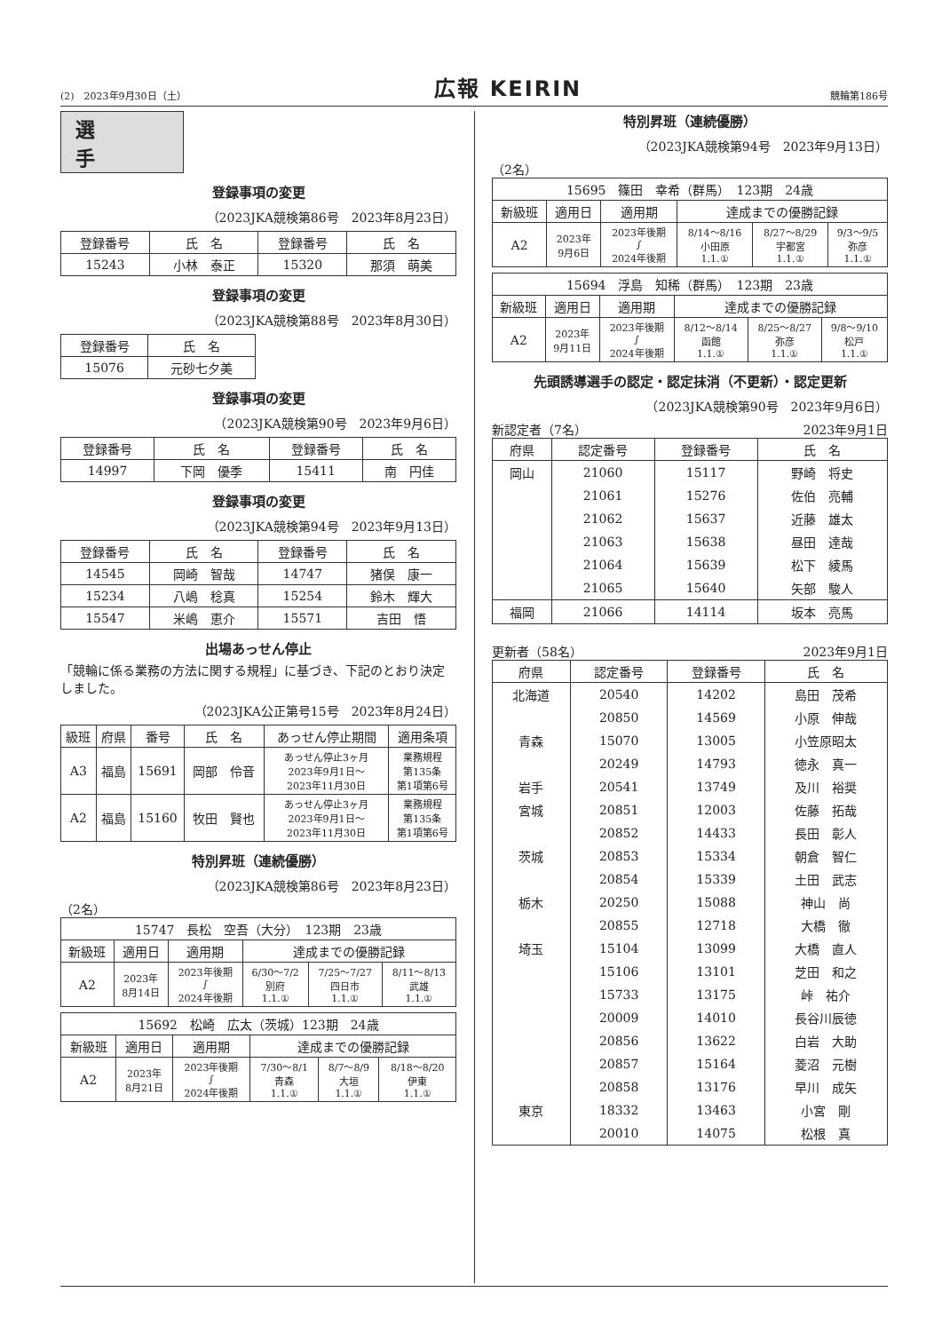(2)　2023年9月30日（土） 広報 KEIRIN 競輪第186号
選手
登録事項の変更
（2023JKA競検第86号　2023年8月23日）
| 登録番号 | 氏 名 | 登録番号 | 氏 名 |
| --- | --- | --- | --- |
| 15243 | 小林 泰正 | 15320 | 那須 萌美 |
登録事項の変更
（2023JKA競検第88号　2023年8月30日）
| 登録番号 | 氏 名 |
| --- | --- |
| 15076 | 元砂七夕美 |
登録事項の変更
（2023JKA競検第90号　2023年9月6日）
| 登録番号 | 氏 名 | 登録番号 | 氏 名 |
| --- | --- | --- | --- |
| 14997 | 下岡 優季 | 15411 | 南 円佳 |
登録事項の変更
（2023JKA競検第94号　2023年9月13日）
| 登録番号 | 氏 名 | 登録番号 | 氏 名 |
| --- | --- | --- | --- |
| 14545 | 岡崎 智哉 | 14747 | 猪俣 康一 |
| 15234 | 八嶋 稔真 | 15254 | 鈴木 輝大 |
| 15547 | 米嶋 恵介 | 15571 | 吉田 悟 |
出場あっせん停止
「競輪に係る業務の方法に関する規程」に基づき、下記のとおり決定しました。
（2023JKA公正第号15号　2023年8月24日）
| 級班 | 府県 | 番号 | 氏 名 | あっせん停止期間 | 適用条項 |
| --- | --- | --- | --- | --- | --- |
| A3 | 福島 | 15691 | 岡部 伶音 | あっせん停止3ヶ月 2023年9月1日～ 2023年11月30日 | 業務規程 第135条 第1項第6号 |
| A2 | 福島 | 15160 | 牧田 賢也 | あっせん停止3ヶ月 2023年9月1日～ 2023年11月30日 | 業務規程 第135条 第1項第6号 |
特別昇班（連続優勝）
（2023JKA競検第86号　2023年8月23日）
（2名）
| 15747 長松 空吾（大分） 123期 23歳 | | | | | |
| 新級班 | 適用日 | 適用期 | 達成までの優勝記録 | | |
| A2 | 2023年 8月14日 | 2023年後期 ∫ 2024年後期 | 6/30～7/2 別府 1.1.① | 7/25～7/27 四日市 1.1.① | 8/11～8/13 武雄 1.1.① |
| 15692 松崎 広太（茨城）123期 24歳 | | | | | |
| 新級班 | 適用日 | 適用期 | 達成までの優勝記録 | | |
| A2 | 2023年 8月21日 | 2023年後期 ∫ 2024年後期 | 7/30～8/1 青森 1.1.① | 8/7～8/9 大垣 1.1.① | 8/18～8/20 伊東 1.1.① |
特別昇班（連続優勝）
（2023JKA競検第94号　2023年9月13日）
（2名）
| 15695 篠田 幸希（群馬） 123期 24歳 | | | | | |
| 新級班 | 適用日 | 適用期 | 達成までの優勝記録 | | |
| A2 | 2023年 9月6日 | 2023年後期 ∫ 2024年後期 | 8/14～8/16 小田原 1.1.① | 8/27～8/29 宇都宮 1.1.① | 9/3～9/5 弥彦 1.1.① |
| 15694 浮島 知稀（群馬） 123期 23歳 | | | | | |
| 新級班 | 適用日 | 適用期 | 達成までの優勝記録 | | |
| A2 | 2023年 9月11日 | 2023年後期 ∫ 2024年後期 | 8/12～8/14 函館 1.1.① | 8/25～8/27 弥彦 1.1.① | 9/8～9/10 松戸 1.1.① |
先頭誘導選手の認定・認定抹消（不更新）・認定更新
（2023JKA競検第90号　2023年9月6日）
新認定者（7名） 2023年9月1日
| 府県 | 認定番号 | 登録番号 | 氏 名 |
| --- | --- | --- | --- |
| 岡山 | 21060 | 15117 | 野崎 将史 |
| | 21061 | 15276 | 佐伯 亮輔 |
| | 21062 | 15637 | 近藤 雄太 |
| | 21063 | 15638 | 昼田 達哉 |
| | 21064 | 15639 | 松下 綾馬 |
| | 21065 | 15640 | 矢部 駿人 |
| 福岡 | 21066 | 14114 | 坂本 亮馬 |
更新者（58名） 2023年9月1日
| 府県 | 認定番号 | 登録番号 | 氏 名 |
| --- | --- | --- | --- |
| 北海道 | 20540 | 14202 | 島田 茂希 |
| | 20850 | 14569 | 小原 伸哉 |
| 青森 | 15070 | 13005 | 小笠原昭太 |
| | 20249 | 14793 | 徳永 真一 |
| 岩手 | 20541 | 13749 | 及川 裕奨 |
| 宮城 | 20851 | 12003 | 佐藤 拓哉 |
| | 20852 | 14433 | 長田 彰人 |
| 茨城 | 20853 | 15334 | 朝倉 智仁 |
| | 20854 | 15339 | 土田 武志 |
| 栃木 | 20250 | 15088 | 神山 尚 |
| | 20855 | 12718 | 大橋 徹 |
| 埼玉 | 15104 | 13099 | 大橋 直人 |
| | 15106 | 13101 | 芝田 和之 |
| | 15733 | 13175 | 峠 祐介 |
| | 20009 | 14010 | 長谷川辰徳 |
| | 20856 | 13622 | 白岩 大助 |
| | 20857 | 15164 | 菱沼 元樹 |
| | 20858 | 13176 | 早川 成矢 |
| 東京 | 18332 | 13463 | 小宮 剛 |
| | 20010 | 14075 | 松根 真 |